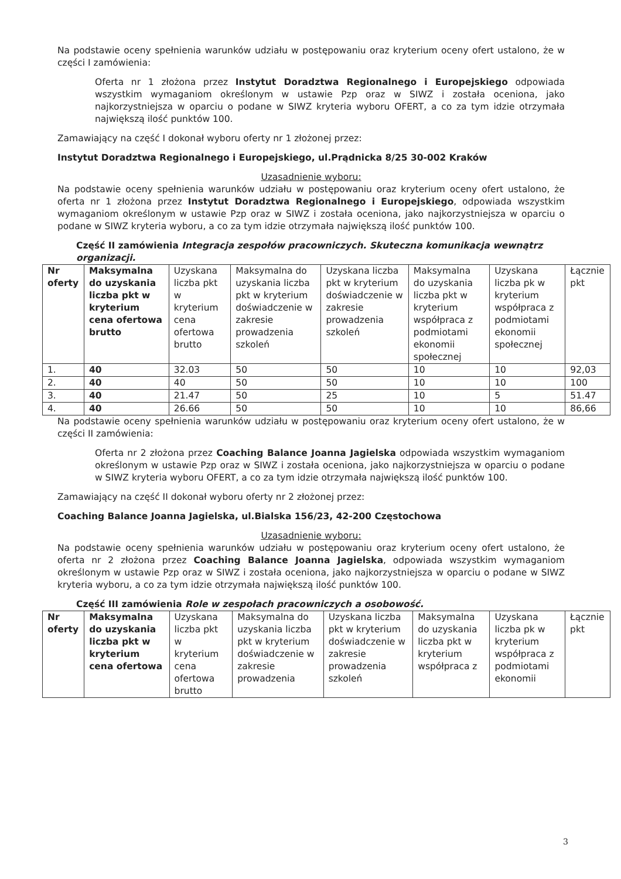Na podstawie oceny spełnienia warunków udziału w postępowaniu oraz kryterium oceny ofert ustalono, że w części I zamówienia:
Oferta nr 1 złożona przez Instytut Doradztwa Regionalnego i Europejskiego odpowiada wszystkim wymaganiom określonym w ustawie Pzp oraz w SIWZ i została oceniona, jako najkorzystniejsza w oparciu o podane w SIWZ kryteria wyboru OFERT, a co za tym idzie otrzymała największą ilość punktów 100.
Zamawiający na część I dokonał wyboru oferty nr 1 złożonej przez:
Instytut Doradztwa Regionalnego i Europejskiego, ul.Prądnicka 8/25 30-002 Kraków
Uzasadnienie wyboru:
Na podstawie oceny spełnienia warunków udziału w postępowaniu oraz kryterium oceny ofert ustalono, że oferta nr 1 złożona przez Instytut Doradztwa Regionalnego i Europejskiego, odpowiada wszystkim wymaganiom określonym w ustawie Pzp oraz w SIWZ i została oceniona, jako najkorzystniejsza w oparciu o podane w SIWZ kryteria wyboru, a co za tym idzie otrzymała największą ilość punktów 100.
Część II zamówienia Integracja zespołów pracowniczych. Skuteczna komunikacja wewnątrz organizacji.
| Nr oferty | Maksymalna do uzyskania liczba pkt w kryterium cena ofertowa brutto | Uzyskana liczba pkt w kryterium cena ofertowa brutto | Maksymalna do uzyskania liczba pkt w kryterium doświadczenie w zakresie prowadzenia szkoleń | Uzyskana liczba pkt w kryterium doświadczenie w zakresie prowadzenia szkoleń | Maksymalna do uzyskania liczba pkt w kryterium współpraca z podmiotami ekonomii społecznej | Uzyskana liczba pk w kryterium współpraca z podmiotami ekonomii społecznej | Łącznie pkt |
| --- | --- | --- | --- | --- | --- | --- | --- |
| 1. | 40 | 32.03 | 50 | 50 | 10 | 10 | 92,03 |
| 2. | 40 | 40 | 50 | 50 | 10 | 10 | 100 |
| 3. | 40 | 21.47 | 50 | 25 | 10 | 5 | 51.47 |
| 4. | 40 | 26.66 | 50 | 50 | 10 | 10 | 86,66 |
Na podstawie oceny spełnienia warunków udziału w postępowaniu oraz kryterium oceny ofert ustalono, że w części II zamówienia:
Oferta nr 2 złożona przez Coaching Balance Joanna Jagielska odpowiada wszystkim wymaganiom określonym w ustawie Pzp oraz w SIWZ i została oceniona, jako najkorzystniejsza w oparciu o podane w SIWZ kryteria wyboru OFERT, a co za tym idzie otrzymała największą ilość punktów 100.
Zamawiający na część II dokonał wyboru oferty nr 2 złożonej przez:
Coaching Balance Joanna Jagielska, ul.Bialska 156/23, 42-200 Częstochowa
Uzasadnienie wyboru:
Na podstawie oceny spełnienia warunków udziału w postępowaniu oraz kryterium oceny ofert ustalono, że oferta nr 2 złożona przez Coaching Balance Joanna Jagielska, odpowiada wszystkim wymaganiom określonym w ustawie Pzp oraz w SIWZ i została oceniona, jako najkorzystniejsza w oparciu o podane w SIWZ kryteria wyboru, a co za tym idzie otrzymała największą ilość punktów 100.
Część III zamówienia Role w zespołach pracowniczych a osobowość.
| Nr oferty | Maksymalna do uzyskania liczba pkt w kryterium cena ofertowa | Uzyskana liczba pkt w kryterium cena ofertowa brutto | Maksymalna do uzyskania liczba pkt w kryterium doświadczenie w zakresie prowadzenia | Uzyskana liczba pkt w kryterium doświadczenie w zakresie prowadzenia szkoleń | Maksymalna do uzyskania liczba pkt w kryterium współpraca z | Uzyskana liczba pk w kryterium współpraca z podmiotami ekonomii | Łącznie pkt |
| --- | --- | --- | --- | --- | --- | --- | --- |
3